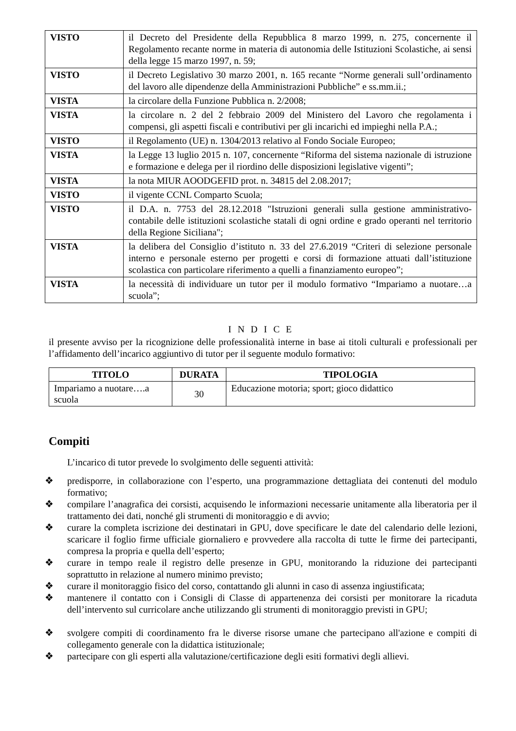| VISTO | il Decreto del Presidente della Repubblica 8 marzo 1999, n. 275, concernente il Regolamento recante norme in materia di autonomia delle Istituzioni Scolastiche, ai sensi della legge 15 marzo 1997, n. 59; |
| VISTO | il Decreto Legislativo 30 marzo 2001, n. 165 recante “Norme generali sull’ordinamento del lavoro alle dipendenze della Amministrazioni Pubbliche” e ss.mm.ii.; |
| VISTA | la circolare della Funzione Pubblica n. 2/2008; |
| VISTA | la circolare n. 2 del 2 febbraio 2009 del Ministero del Lavoro che regolamenta i compensi, gli aspetti fiscali e contributivi per gli incarichi ed impieghi nella P.A.; |
| VISTO | il Regolamento (UE) n. 1304/2013 relativo al Fondo Sociale Europeo; |
| VISTA | la Legge 13 luglio 2015 n. 107, concernente “Riforma del sistema nazionale di istruzione e formazione e delega per il riordino delle disposizioni legislative vigenti”; |
| VISTA | la nota MIUR AOODGEFID prot. n. 34815 del 2.08.2017; |
| VISTO | il vigente CCNL Comparto Scuola; |
| VISTO | il D.A. n. 7753 del 28.12.2018 "Istruzioni generali sulla gestione amministrativo-contabile delle istituzioni scolastiche statali di ogni ordine e grado operanti nel territorio della Regione Siciliana"; |
| VISTA | la delibera del Consiglio d’istituto n. 33 del 27.6.2019 “Criteri di selezione personale interno e personale esterno per progetti e corsi di formazione attuati dall’istituzione scolastica con particolare riferimento a quelli a finanziamento europeo”; |
| VISTA | la necessità di individuare un tutor per il modulo formativo “Impariamo a nuotare…a scuola”; |
I N D I C E
il presente avviso per la ricognizione delle professionalità interne in base ai titoli culturali e professionali per l’affidamento dell’incarico aggiuntivo di tutor per il seguente modulo formativo:
| TITOLO | DURATA | TIPOLOGIA |
| --- | --- | --- |
| Impariamo a nuotare….a scuola | 30 | Educazione motoria; sport; gioco didattico |
Compiti
L’incarico di tutor prevede lo svolgimento delle seguenti attività:
❖ predisporre, in collaborazione con l’esperto, una programmazione dettagliata dei contenuti del modulo formativo;
❖ compilare l’anagrafica dei corsisti, acquisendo le informazioni necessarie unitamente alla liberatoria per il trattamento dei dati, nonché gli strumenti di monitoraggio e di avvio;
❖ curare la completa iscrizione dei destinatari in GPU, dove specificare le date del calendario delle lezioni, scaricare il foglio firme ufficiale giornaliero e provvedere alla raccolta di tutte le firme dei partecipanti, compresa la propria e quella dell’esperto;
❖ curare in tempo reale il registro delle presenze in GPU, monitorando la riduzione dei partecipanti soprattutto in relazione al numero minimo previsto;
❖ curare il monitoraggio fisico del corso, contattando gli alunni in caso di assenza ingiustificata;
❖ mantenere il contatto con i Consigli di Classe di appartenenza dei corsisti per monitorare la ricaduta dell’intervento sul curricolare anche utilizzando gli strumenti di monitoraggio previsti in GPU;
❖ svolgere compiti di coordinamento fra le diverse risorse umane che partecipano all'azione e compiti di collegamento generale con la didattica istituzionale;
❖ partecipare con gli esperti alla valutazione/certificazione degli esiti formativi degli allievi.